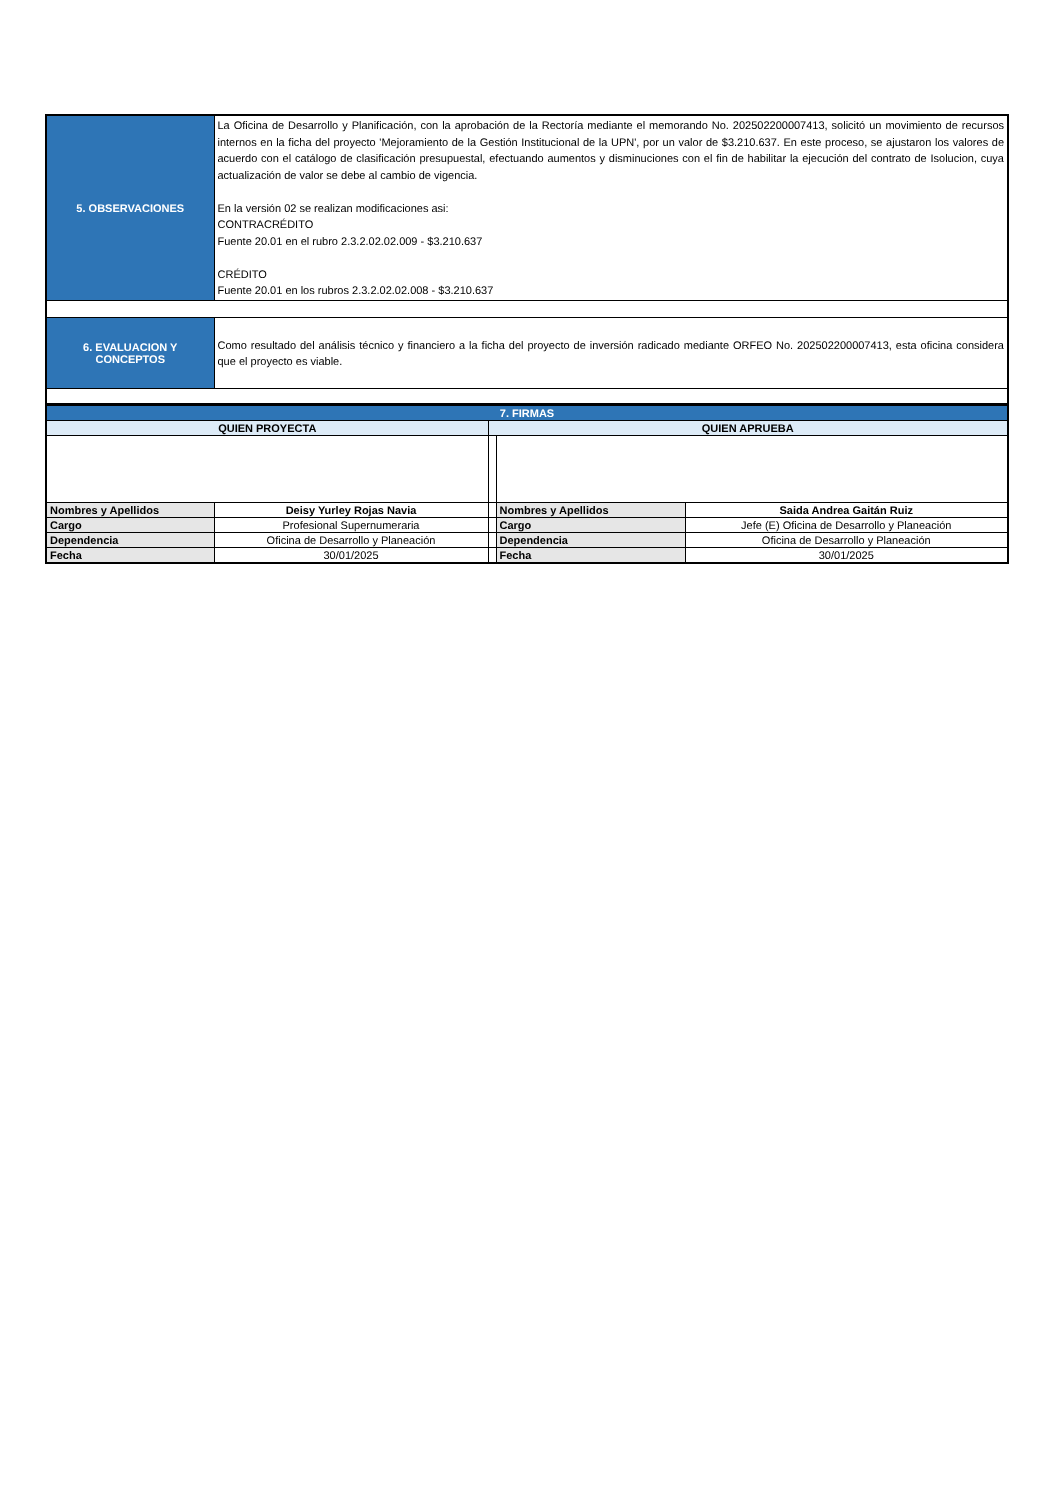| 5. OBSERVACIONES | La Oficina de Desarrollo y Planificación, con la aprobación de la Rectoría mediante el memorando No. 202502200007413, solicitó un movimiento de recursos internos en la ficha del proyecto 'Mejoramiento de la Gestión Institucional de la UPN', por un valor de $3.210.637. En este proceso, se ajustaron los valores de acuerdo con el catálogo de clasificación presupuestal, efectuando aumentos y disminuciones con el fin de habilitar la ejecución del contrato de Isolucion, cuya actualización de valor se debe al cambio de vigencia. En la versión 02 se realizan modificaciones asi: CONTRACRÉDITO Fuente 20.01 en el rubro 2.3.2.02.02.009 - $3.210.637 CRÉDITO Fuente 20.01 en los rubros 2.3.2.02.02.008 - $3.210.637 |
| 6. EVALUACION Y CONCEPTOS | Como resultado del análisis técnico y financiero a la ficha del proyecto de inversión radicado mediante ORFEO No. 202502200007413, esta oficina considera que el proyecto es viable. |
| 7. FIRMAS | | | | |
| QUIEN PROYECTA | | QUIEN APRUEBA | | |
| Nombres y Apellidos | Deisy Yurley Rojas Navia | | Nombres y Apellidos | Saida Andrea Gaitán Ruiz |
| Cargo | Profesional Supernumeraria | | Cargo | Jefe (E) Oficina de Desarrollo y Planeación |
| Dependencia | Oficina de Desarrollo y Planeación | | Dependencia | Oficina de Desarrollo y Planeación |
| Fecha | 30/01/2025 | | Fecha | 30/01/2025 |